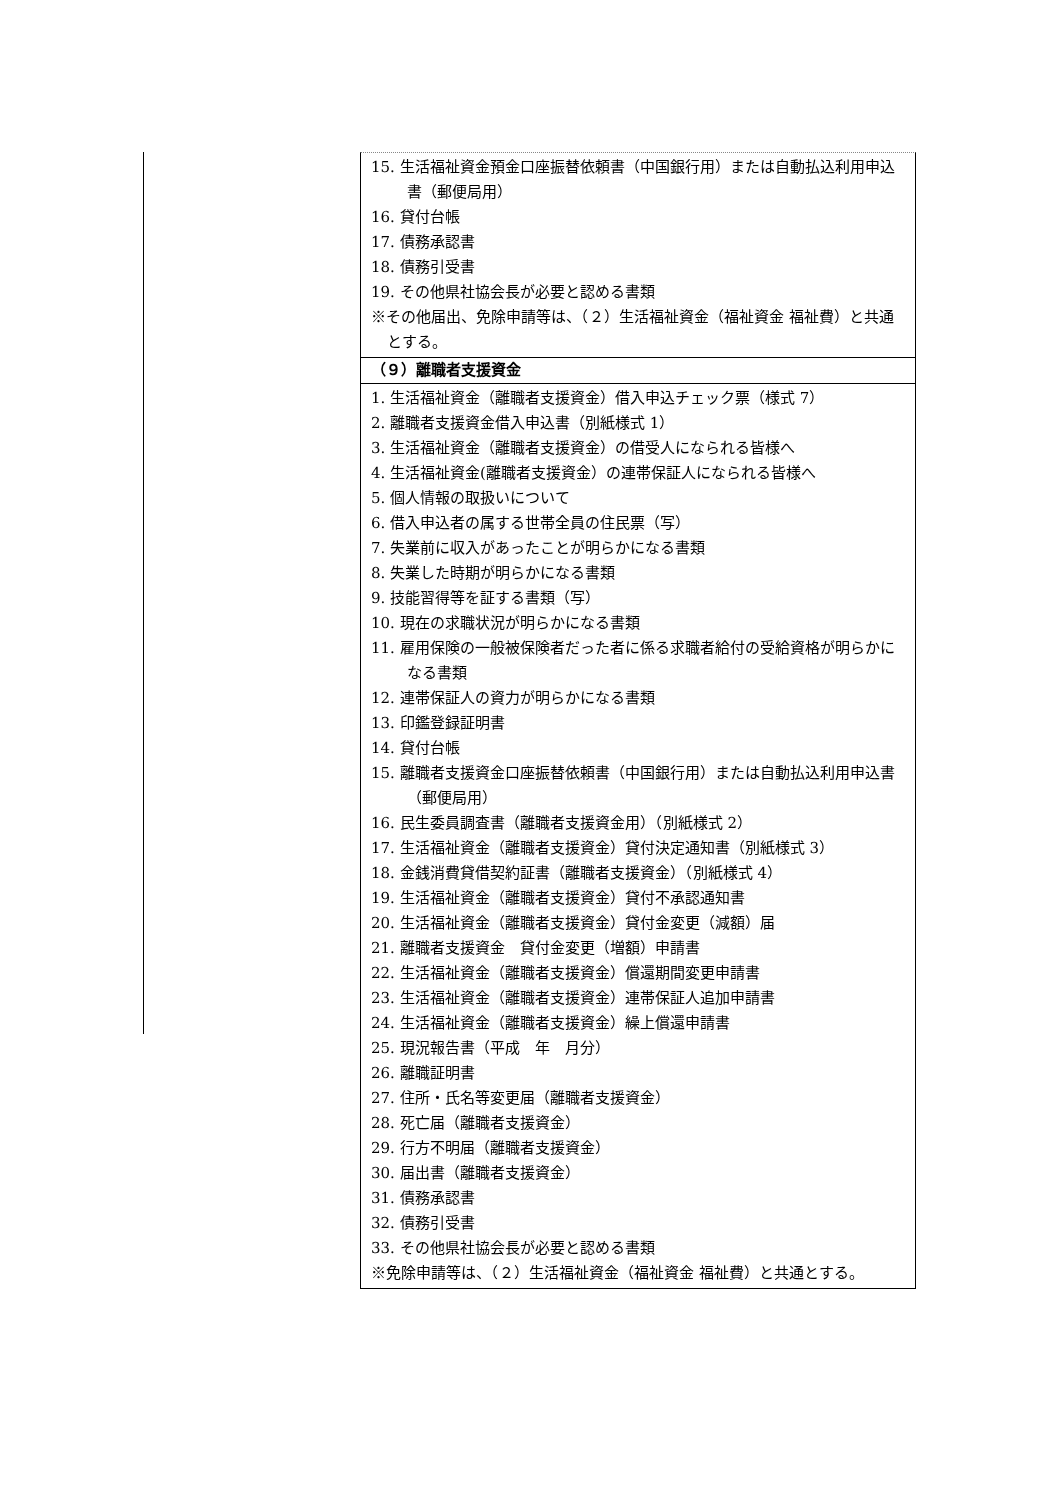15. 生活福祉資金預金口座振替依頼書（中国銀行用）または自動払込利用申込書（郵便局用）
16. 貸付台帳
17. 債務承認書
18. 債務引受書
19. その他県社協会長が必要と認める書類
※その他届出、免除申請等は、（２）生活福祉資金（福祉資金 福祉費）と共通とする。
（９）離職者支援資金
1. 生活福祉資金（離職者支援資金）借入申込チェック票（様式 7）
2. 離職者支援資金借入申込書（別紙様式 1）
3. 生活福祉資金（離職者支援資金）の借受人になられる皆様へ
4. 生活福祉資金(離職者支援資金）の連帯保証人になられる皆様へ
5. 個人情報の取扱いについて
6. 借入申込者の属する世帯全員の住民票（写）
7. 失業前に収入があったことが明らかになる書類
8. 失業した時期が明らかになる書類
9. 技能習得等を証する書類（写）
10. 現在の求職状況が明らかになる書類
11. 雇用保険の一般被保険者だった者に係る求職者給付の受給資格が明らかになる書類
12. 連帯保証人の資力が明らかになる書類
13. 印鑑登録証明書
14. 貸付台帳
15. 離職者支援資金口座振替依頼書（中国銀行用）または自動払込利用申込書（郵便局用）
16. 民生委員調査書（離職者支援資金用）（別紙様式 2）
17. 生活福祉資金（離職者支援資金）貸付決定通知書（別紙様式 3）
18. 金銭消費貸借契約証書（離職者支援資金）（別紙様式 4）
19. 生活福祉資金（離職者支援資金）貸付不承認通知書
20. 生活福祉資金（離職者支援資金）貸付金変更（減額）届
21. 離職者支援資金　貸付金変更（増額）申請書
22. 生活福祉資金（離職者支援資金）償還期間変更申請書
23. 生活福祉資金（離職者支援資金）連帯保証人追加申請書
24. 生活福祉資金（離職者支援資金）繰上償還申請書
25. 現況報告書（平成　年　月分）
26. 離職証明書
27. 住所・氏名等変更届（離職者支援資金）
28. 死亡届（離職者支援資金）
29. 行方不明届（離職者支援資金）
30. 届出書（離職者支援資金）
31. 債務承認書
32. 債務引受書
33. その他県社協会長が必要と認める書類
※免除申請等は、（２）生活福祉資金（福祉資金 福祉費）と共通とする。